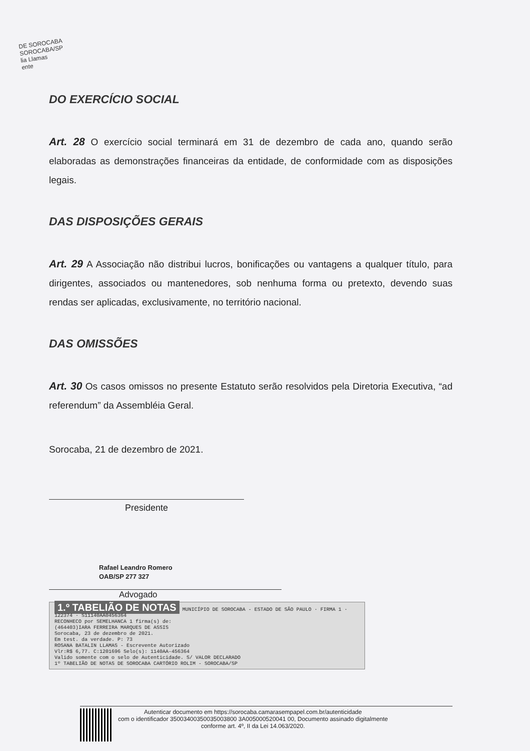DE SOROCABA
SOROCABA/SP
lia Llamas
ente
DO EXERCÍCIO SOCIAL
Art. 28 O exercício social terminará em 31 de dezembro de cada ano, quando serão elaboradas as demonstrações financeiras da entidade, de conformidade com as disposições legais.
DAS DISPOSIÇÕES GERAIS
Art. 29 A Associação não distribui lucros, bonificações ou vantagens a qualquer título, para dirigentes, associados ou mantenedores, sob nenhuma forma ou pretexto, devendo suas rendas ser aplicadas, exclusivamente, no território nacional.
DAS OMISSÕES
Art. 30 Os casos omissos no presente Estatuto serão resolvidos pela Diretoria Executiva, “ad referendum” da Assembléia Geral.
Sorocaba, 21 de dezembro de 2021.
Presidente
Rafael Leandro Romero
OAB/SP 277 327
Advogado
1.º TABELIÃO DE NOTAS MUNICÍPIO DE SOROCABA - ESTADO DE SÃO PAULO · FIRMA 1 · 122374 · S11140AA0456364
RECONHECO por SEMELHANCA 1 firma(s) de:
(464403)IARA FERREIRA MARQUES DE ASSIS
Sorocaba, 23 de dezembro de 2021.
Em test. da verdade. P: 73
ROSANA BATALIN LLAMAS - Escrevente Autorizado
Vlr:R$ 6,77. C:1201696 Selo(s): 1140AA-456364
Valido somente com o selo de Autenticidade. S/ VALOR DECLARADO
1º TABELIÃO DE NOTAS DE SOROCABA CARTÓRIO ROLIM - SOROCABA/SP
Autenticar documento em https://sorocaba.camarasempapel.com.br/autenticidade
com o identificador 35003400350035003800 3A005000520041 00, Documento assinado digitalmente
conforme art. 4º, II da Lei 14.063/2020.